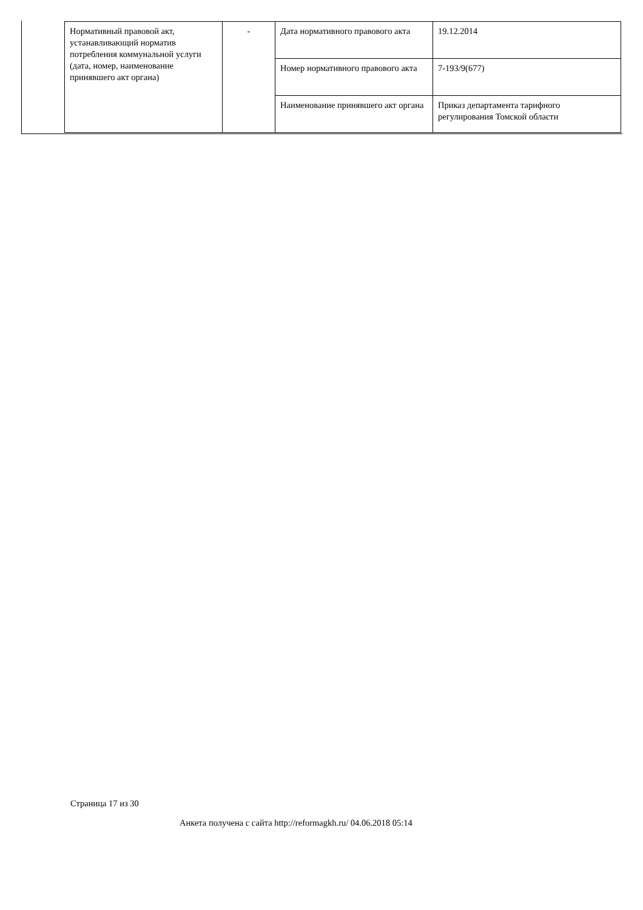| Нормативный правовой акт, устанавливающий норматив потребления коммунальной услуги (дата, номер, наименование принявшего акт органа) | - | Дата нормативного правового акта | 19.12.2014 |
| | | Номер нормативного правового акта | 7-193/9(677) |
| | | Наименование принявшего акт органа | Приказ департамента тарифного регулирования Томской области |
Страница 17 из 30
Анкета получена с сайта http://reformagkh.ru/ 04.06.2018 05:14